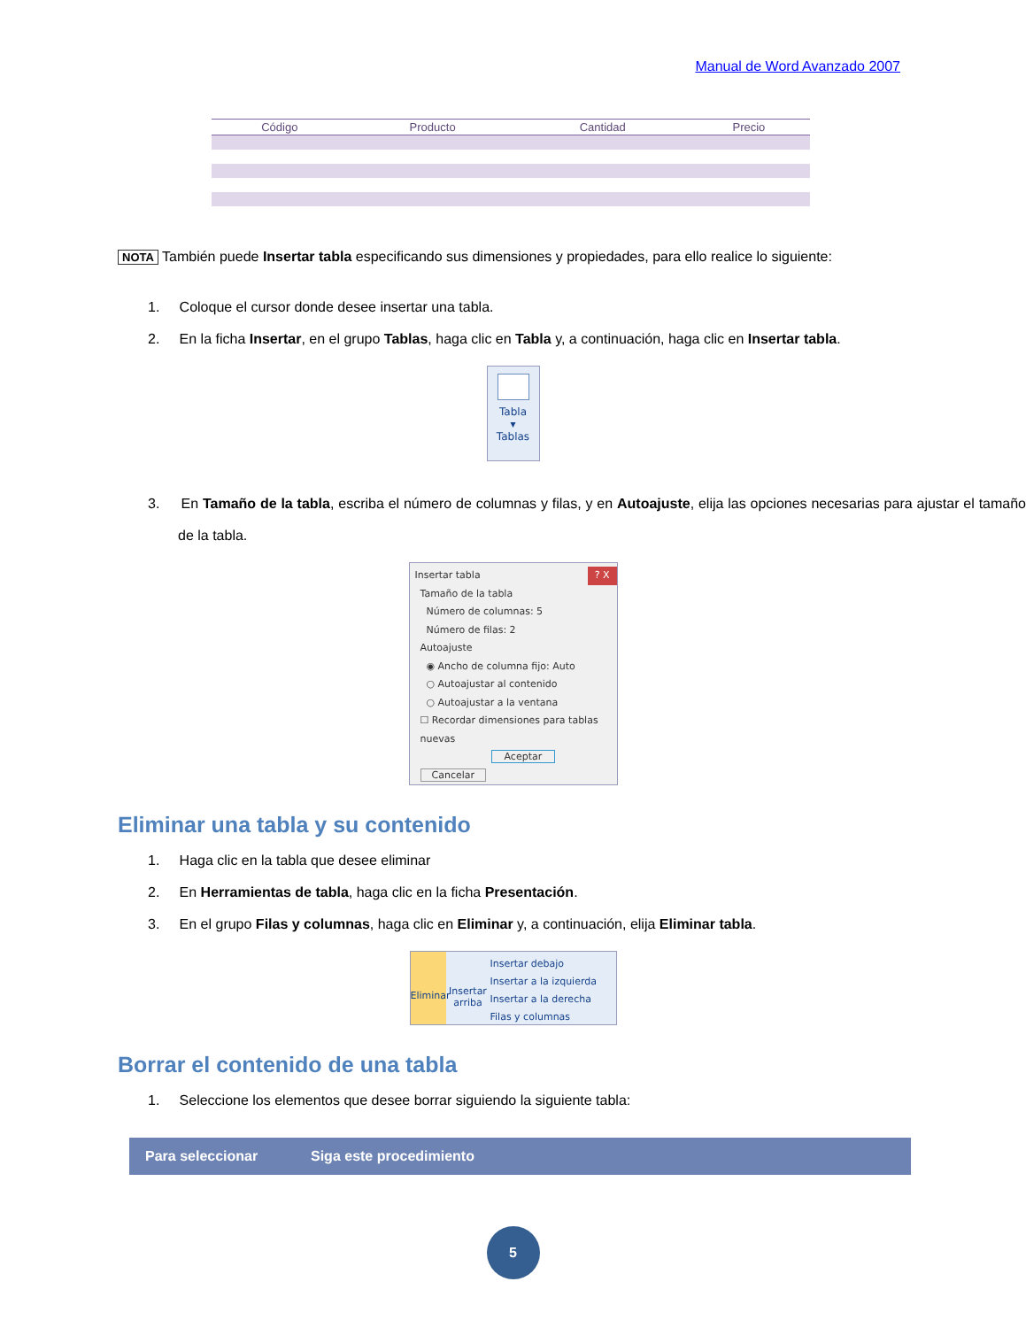Manual de Word Avanzado 2007
| Código | Producto | Cantidad | Precio |
| --- | --- | --- | --- |
NOTA También puede Insertar tabla especificando sus dimensiones y propiedades, para ello realice lo siguiente:
1. Coloque el cursor donde desee insertar una tabla.
2. En la ficha Insertar, en el grupo Tablas, haga clic en Tabla y, a continuación, haga clic en Insertar tabla.
Tabla
▾
Tablas
3. En Tamaño de la tabla, escriba el número de columnas y filas, y en Autoajuste, elija las opciones necesarias para ajustar el tamaño de la tabla.
Insertar tabla ? X
Tamaño de la tabla
Número de columnas: 5
Número de filas: 2
Autoajuste
◉ Ancho de columna fijo: Auto
○ Autoajustar al contenido
○ Autoajustar a la ventana
☐ Recordar dimensiones para tablas nuevas
Aceptar Cancelar
Eliminar una tabla y su contenido
1. Haga clic en la tabla que desee eliminar
2. En Herramientas de tabla, haga clic en la ficha Presentación.
3. En el grupo Filas y columnas, haga clic en Eliminar y, a continuación, elija Eliminar tabla.
Eliminar
Insertar arriba
Insertar debajo
Insertar a la izquierda
Insertar a la derecha
Filas y columnas
Borrar el contenido de una tabla
1. Seleccione los elementos que desee borrar siguiendo la siguiente tabla:
| Para seleccionar | Siga este procedimiento |
| --- | --- |
5